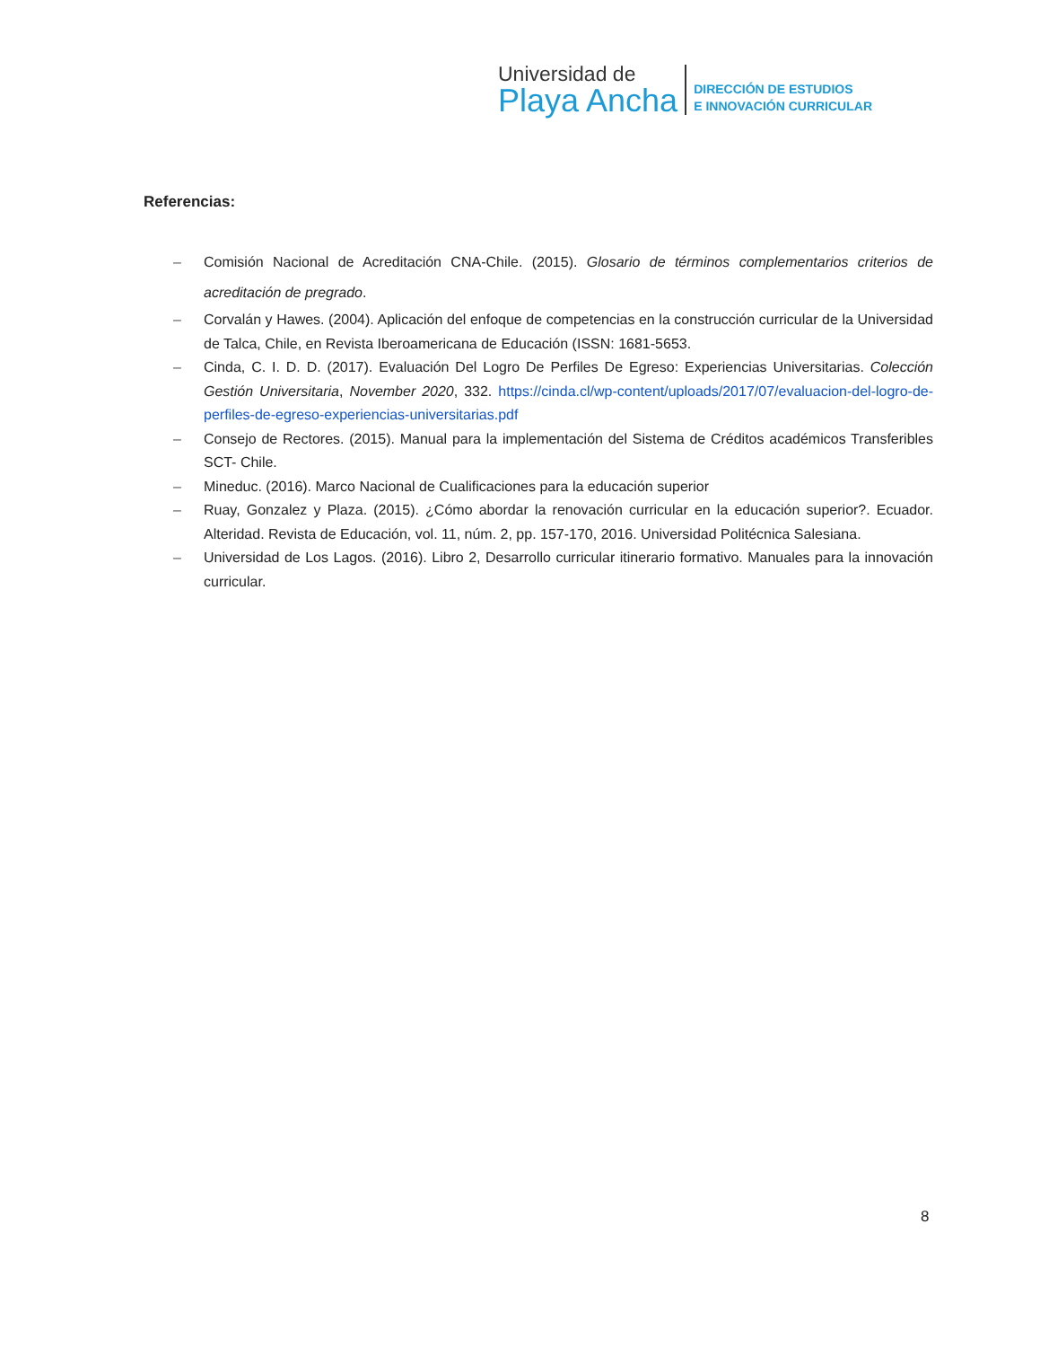Universidad de
Playa Ancha
DIRECCIÓN DE ESTUDIOS
E INNOVACIÓN CURRICULAR
Referencias:
– Comisión Nacional de Acreditación CNA-Chile. (2015). Glosario de términos complementarios criterios de acreditación de pregrado.
– Corvalán y Hawes. (2004). Aplicación del enfoque de competencias en la construcción curricular de la Universidad de Talca, Chile, en Revista Iberoamericana de Educación (ISSN: 1681-5653.
– Cinda, C. I. D. D. (2017). Evaluación Del Logro De Perfiles De Egreso: Experiencias Universitarias. Colección Gestión Universitaria, November 2020, 332. https://cinda.cl/wp-content/uploads/2017/07/evaluacion-del-logro-de-perfiles-de-egreso-experiencias-universitarias.pdf
– Consejo de Rectores. (2015). Manual para la implementación del Sistema de Créditos académicos Transferibles SCT- Chile.
– Mineduc. (2016). Marco Nacional de Cualificaciones para la educación superior
– Ruay, Gonzalez y Plaza. (2015). ¿Cómo abordar la renovación curricular en la educación superior?. Ecuador. Alteridad. Revista de Educación, vol. 11, núm. 2, pp. 157-170, 2016. Universidad Politécnica Salesiana.
– Universidad de Los Lagos. (2016). Libro 2, Desarrollo curricular itinerario formativo. Manuales para la innovación curricular.
8